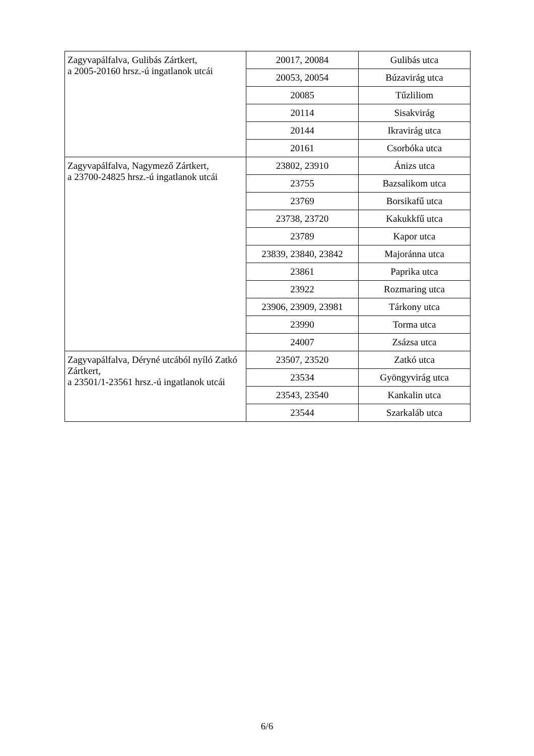| Zagyvapálfalva, Gulibás Zártkert, a 2005-20160 hrsz.-ú ingatlanok utcái | 20017, 20084 | Gulibás utca |
| | 20053, 20054 | Búzavirág utca |
| | 20085 | Tűzliliom |
| | 20114 | Sisakvirág |
| | 20144 | Ikravirág utca |
| | 20161 | Csorbóka utca |
| Zagyvapálfalva, Nagymező Zártkert, a 23700-24825 hrsz.-ú ingatlanok utcái | 23802, 23910 | Ánizs utca |
| | 23755 | Bazsalikom utca |
| | 23769 | Borsikafű utca |
| | 23738, 23720 | Kakukkfű utca |
| | 23789 | Kapor utca |
| | 23839, 23840, 23842 | Majoránna utca |
| | 23861 | Paprika utca |
| | 23922 | Rozmaring utca |
| | 23906, 23909, 23981 | Tárkony utca |
| | 23990 | Torma utca |
| | 24007 | Zsázsa utca |
| Zagyvapálfalva, Déryné utcából nyíló Zatkó Zártkert, a 23501/1-23561 hrsz.-ú ingatlanok utcái | 23507, 23520 | Zatkó utca |
| | 23534 | Gyöngyvirág utca |
| | 23543, 23540 | Kankalin utca |
| | 23544 | Szarkaláb utca |
6/6